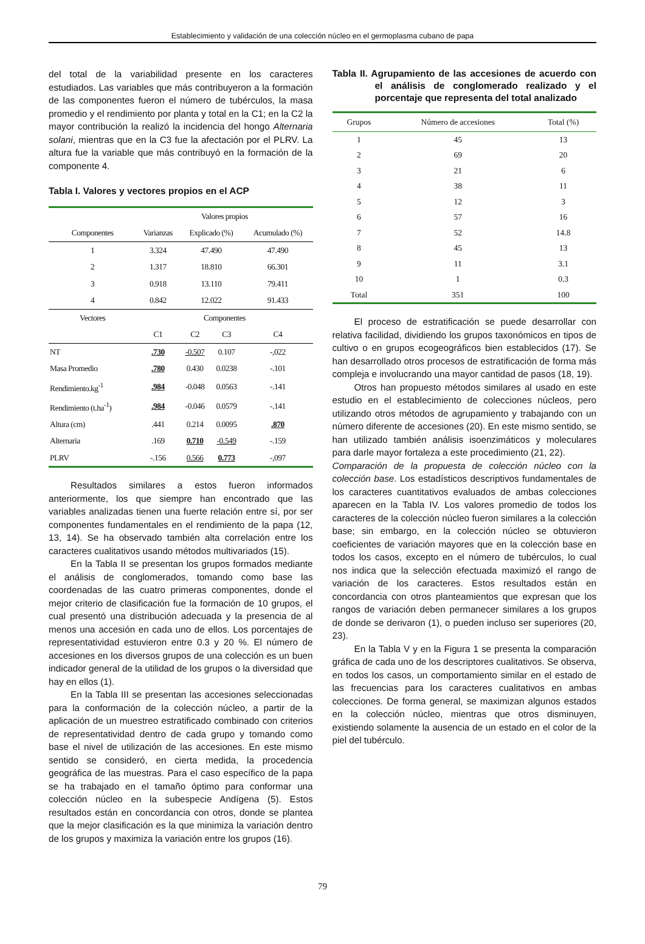Establecimiento y validación de una colección núcleo en el germoplasma cubano de papa
del total de la variabilidad presente en los caracteres estudiados. Las variables que más contribuyeron a la formación de las componentes fueron el número de tubérculos, la masa promedio y el rendimiento por planta y total en la C1; en la C2 la mayor contribución la realizó la incidencia del hongo Alternaria solani, mientras que en la C3 fue la afectación por el PLRV. La altura fue la variable que más contribuyó en la formación de la componente 4.
Tabla I. Valores y vectores propios en el ACP
| | Valores propios | | | |
| Componentes | Varianzas | Explicado (%) | | Acumulado (%) |
| 1 | 3.324 | 47.490 | | 47.490 |
| 2 | 1.317 | 18.810 | | 66.301 |
| 3 | 0.918 | 13.110 | | 79.411 |
| 4 | 0.842 | 12.022 | | 91.433 |
| Vectores | Componentes | | | |
| | C1 | C2 | C3 | C4 |
| NT | .730 | -0.507 | 0.107 | -,022 |
| Masa Promedio | .780 | 0.430 | 0.0238 | -.101 |
| Rendimiento.kg<sup>-1</sup> | .984 | -0.048 | 0.0563 | -.141 |
| Rendimiento (t.ha<sup>-1</sup>) | .984 | -0.046 | 0.0579 | -.141 |
| Altura (cm) | .441 | 0.214 | 0.0095 | .870 |
| Alternaria | .169 | 0.710 | -0.549 | -.159 |
| PLRV | -.156 | 0.566 | 0.773 | -,097 |
Resultados similares a estos fueron informados anteriormente, los que siempre han encontrado que las variables analizadas tienen una fuerte relación entre sí, por ser componentes fundamentales en el rendimiento de la papa (12, 13, 14). Se ha observado también alta correlación entre los caracteres cualitativos usando métodos multivariados (15).
En la Tabla II se presentan los grupos formados mediante el análisis de conglomerados, tomando como base las coordenadas de las cuatro primeras componentes, donde el mejor criterio de clasificación fue la formación de 10 grupos, el cual presentó una distribución adecuada y la presencia de al menos una accesión en cada uno de ellos. Los porcentajes de representatividad estuvieron entre 0.3 y 20 %. El número de accesiones en los diversos grupos de una colección es un buen indicador general de la utilidad de los grupos o la diversidad que hay en ellos (1).
En la Tabla III se presentan las accesiones seleccionadas para la conformación de la colección núcleo, a partir de la aplicación de un muestreo estratificado combinado con criterios de representatividad dentro de cada grupo y tomando como base el nivel de utilización de las accesiones. En este mismo sentido se consideró, en cierta medida, la procedencia geográfica de las muestras. Para el caso específico de la papa se ha trabajado en el tamaño óptimo para conformar una colección núcleo en la subespecie Andígena (5). Estos resultados están en concordancia con otros, donde se plantea que la mejor clasificación es la que minimiza la variación dentro de los grupos y maximiza la variación entre los grupos (16).
Tabla II. Agrupamiento de las accesiones de acuerdo con el análisis de conglomerado realizado y el porcentaje que representa del total analizado
| Grupos | Número de accesiones | Total (%) |
| --- | --- | --- |
| 1 | 45 | 13 |
| 2 | 69 | 20 |
| 3 | 21 | 6 |
| 4 | 38 | 11 |
| 5 | 12 | 3 |
| 6 | 57 | 16 |
| 7 | 52 | 14.8 |
| 8 | 45 | 13 |
| 9 | 11 | 3.1 |
| 10 | 1 | 0.3 |
| Total | 351 | 100 |
El proceso de estratificación se puede desarrollar con relativa facilidad, dividiendo los grupos taxonómicos en tipos de cultivo o en grupos ecogeográficos bien establecidos (17). Se han desarrollado otros procesos de estratificación de forma más compleja e involucrando una mayor cantidad de pasos (18, 19).
Otros han propuesto métodos similares al usado en este estudio en el establecimiento de colecciones núcleos, pero utilizando otros métodos de agrupamiento y trabajando con un número diferente de accesiones (20). En este mismo sentido, se han utilizado también análisis isoenzimáticos y moleculares para darle mayor fortaleza a este procedimiento (21, 22).
Comparación de la propuesta de colección núcleo con la colección base. Los estadísticos descriptivos fundamentales de los caracteres cuantitativos evaluados de ambas colecciones aparecen en la Tabla IV. Los valores promedio de todos los caracteres de la colección núcleo fueron similares a la colección base; sin embargo, en la colección núcleo se obtuvieron coeficientes de variación mayores que en la colección base en todos los casos, excepto en el número de tubérculos, lo cual nos indica que la selección efectuada maximizó el rango de variación de los caracteres. Estos resultados están en concordancia con otros planteamientos que expresan que los rangos de variación deben permanecer similares a los grupos de donde se derivaron (1), o pueden incluso ser superiores (20, 23).
En la Tabla V y en la Figura 1 se presenta la comparación gráfica de cada uno de los descriptores cualitativos. Se observa, en todos los casos, un comportamiento similar en el estado de las frecuencias para los caracteres cualitativos en ambas colecciones. De forma general, se maximizan algunos estados en la colección núcleo, mientras que otros disminuyen, existiendo solamente la ausencia de un estado en el color de la piel del tubérculo.
79